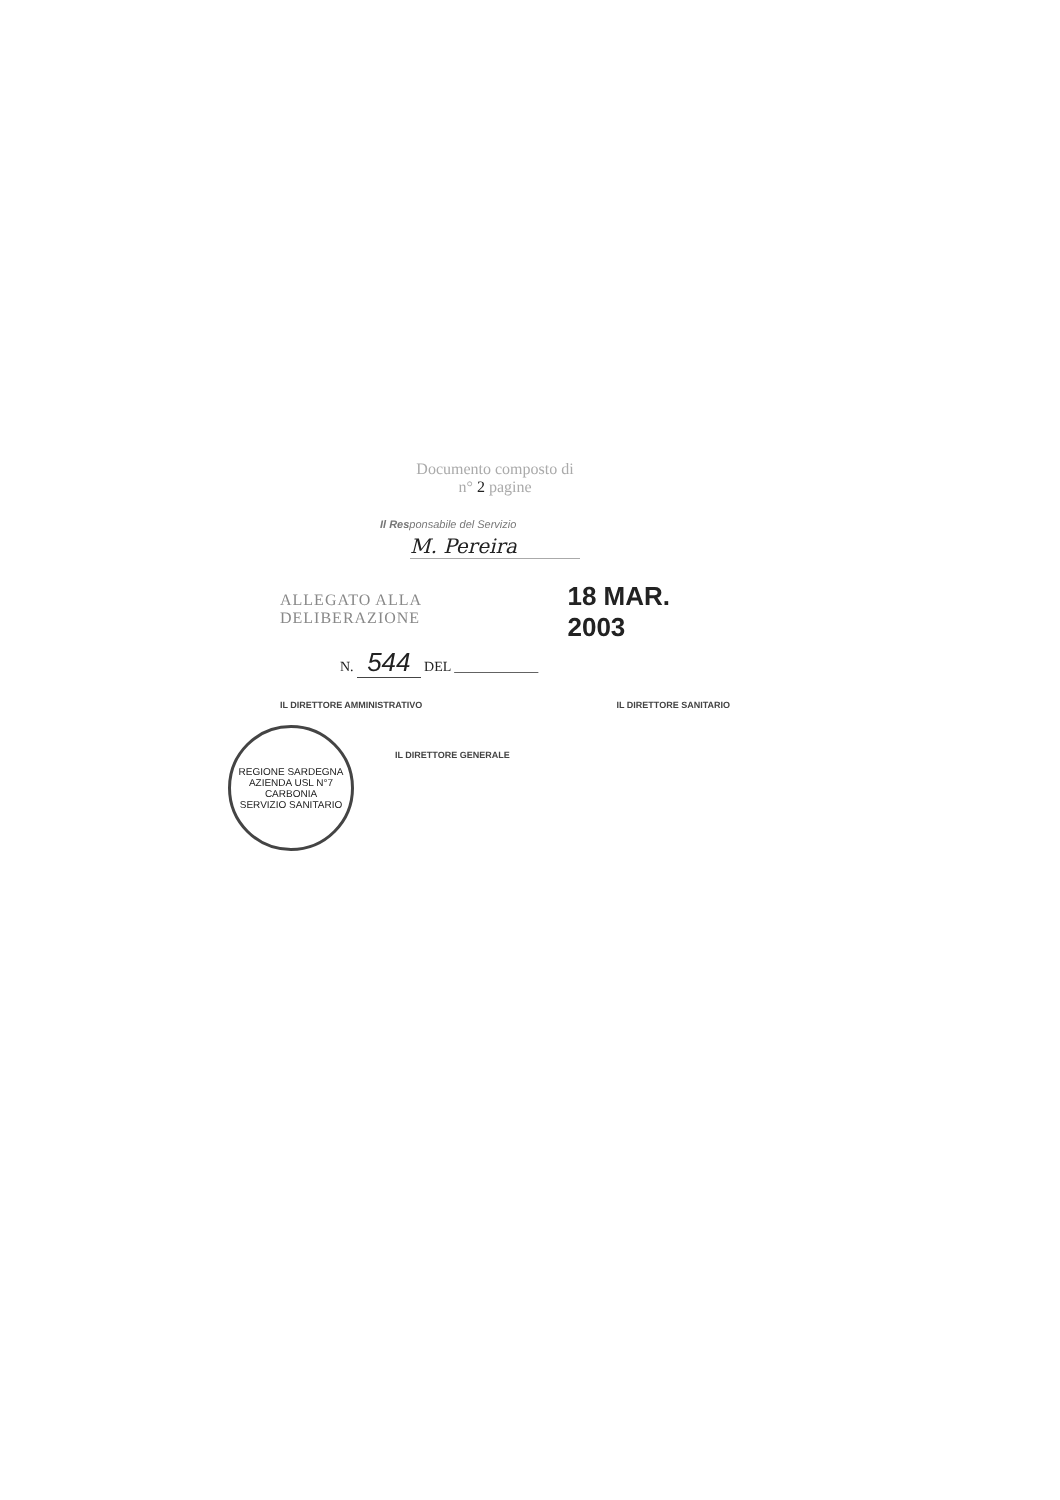Documento composto di
n° 2 pagine
Il Responsabile del Servizio
M. Pereira
ALLEGATO ALLA DELIBERAZIONE 18 MAR. 2003
N. 544 DEL ____________
IL DIRETTORE AMMINISTRATIVO IL DIRETTORE SANITARIO
IL DIRETTORE GENERALE
REGIONE SARDEGNA
AZIENDA USL N°7
CARBONIA
SERVIZIO SANITARIO